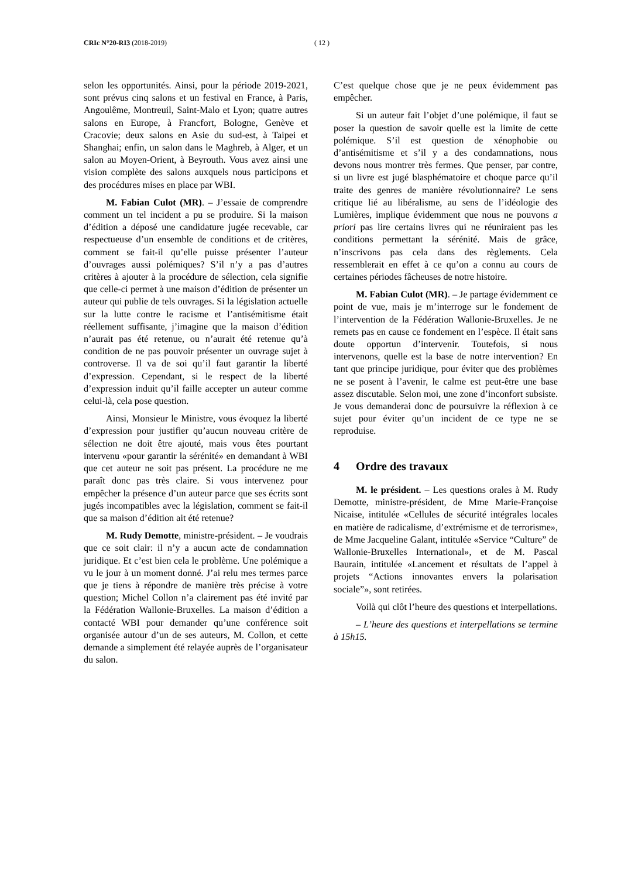CRIc N°20-RI3 (2018-2019) ( 12 )
selon les opportunités. Ainsi, pour la période 2019-2021, sont prévus cinq salons et un festival en France, à Paris, Angoulême, Montreuil, Saint-Malo et Lyon; quatre autres salons en Europe, à Francfort, Bologne, Genève et Cracovie; deux salons en Asie du sud-est, à Taipei et Shanghai; enfin, un salon dans le Maghreb, à Alger, et un salon au Moyen-Orient, à Beyrouth. Vous avez ainsi une vision complète des salons auxquels nous participons et des procédures mises en place par WBI.
M. Fabian Culot (MR). – J’essaie de comprendre comment un tel incident a pu se produire. Si la maison d’édition a déposé une candidature jugée recevable, car respectueuse d’un ensemble de conditions et de critères, comment se fait-il qu’elle puisse présenter l’auteur d’ouvrages aussi polémiques? S’il n’y a pas d’autres critères à ajouter à la procédure de sélection, cela signifie que celle-ci permet à une maison d’édition de présenter un auteur qui publie de tels ouvrages. Si la législation actuelle sur la lutte contre le racisme et l’antisémitisme était réellement suffisante, j’imagine que la maison d’édition n’aurait pas été retenue, ou n’aurait été retenue qu’à condition de ne pas pouvoir présenter un ouvrage sujet à controverse. Il va de soi qu’il faut garantir la liberté d’expression. Cependant, si le respect de la liberté d’expression induit qu’il faille accepter un auteur comme celui-là, cela pose question.
Ainsi, Monsieur le Ministre, vous évoquez la liberté d’expression pour justifier qu’aucun nouveau critère de sélection ne doit être ajouté, mais vous êtes pourtant intervenu «pour garantir la sérénité» en demandant à WBI que cet auteur ne soit pas présent. La procédure ne me paraît donc pas très claire. Si vous intervenez pour empêcher la présence d’un auteur parce que ses écrits sont jugés incompatibles avec la législation, comment se fait-il que sa maison d’édition ait été retenue?
M. Rudy Demotte, ministre-président. – Je voudrais que ce soit clair: il n’y a aucun acte de condamnation juridique. Et c’est bien cela le problème. Une polémique a vu le jour à un moment donné. J’ai relu mes termes parce que je tiens à répondre de manière très précise à votre question; Michel Collon n’a clairement pas été invité par la Fédération Wallonie-Bruxelles. La maison d’édition a contacté WBI pour demander qu’une conférence soit organisée autour d’un de ses auteurs, M. Collon, et cette demande a simplement été relayée auprès de l’organisateur du salon.
C’est quelque chose que je ne peux évidemment pas empêcher.
Si un auteur fait l’objet d’une polémique, il faut se poser la question de savoir quelle est la limite de cette polémique. S’il est question de xénophobie ou d’antisémitisme et s’il y a des condamnations, nous devons nous montrer très fermes. Que penser, par contre, si un livre est jugé blasphématoire et choque parce qu’il traite des genres de manière révolutionnaire? Le sens critique lié au libéralisme, au sens de l’idéologie des Lumières, implique évidemment que nous ne pouvons a priori pas lire certains livres qui ne réuniraient pas les conditions permettant la sérénité. Mais de grâce, n’inscrivons pas cela dans des règlements. Cela ressemblerait en effet à ce qu’on a connu au cours de certaines périodes fâcheuses de notre histoire.
M. Fabian Culot (MR). – Je partage évidemment ce point de vue, mais je m’interroge sur le fondement de l’intervention de la Fédération Wallonie-Bruxelles. Je ne remets pas en cause ce fondement en l’espèce. Il était sans doute opportun d’intervenir. Toutefois, si nous intervenons, quelle est la base de notre intervention? En tant que principe juridique, pour éviter que des problèmes ne se posent à l’avenir, le calme est peut-être une base assez discutable. Selon moi, une zone d’inconfort subsiste. Je vous demanderai donc de poursuivre la réflexion à ce sujet pour éviter qu’un incident de ce type ne se reproduise.
4 Ordre des travaux
M. le président. – Les questions orales à M. Rudy Demotte, ministre-président, de Mme Marie-Françoise Nicaise, intitulée «Cellules de sécurité intégrales locales en matière de radicalisme, d’extrémisme et de terrorisme», de Mme Jacqueline Galant, intitulée «Service “Culture” de Wallonie-Bruxelles International», et de M. Pascal Baurain, intitulée «Lancement et résultats de l’appel à projets “Actions innovantes envers la polarisation sociale”», sont retirées.
Voilà qui clôt l’heure des questions et interpellations.
– L’heure des questions et interpellations se termine à 15h15.